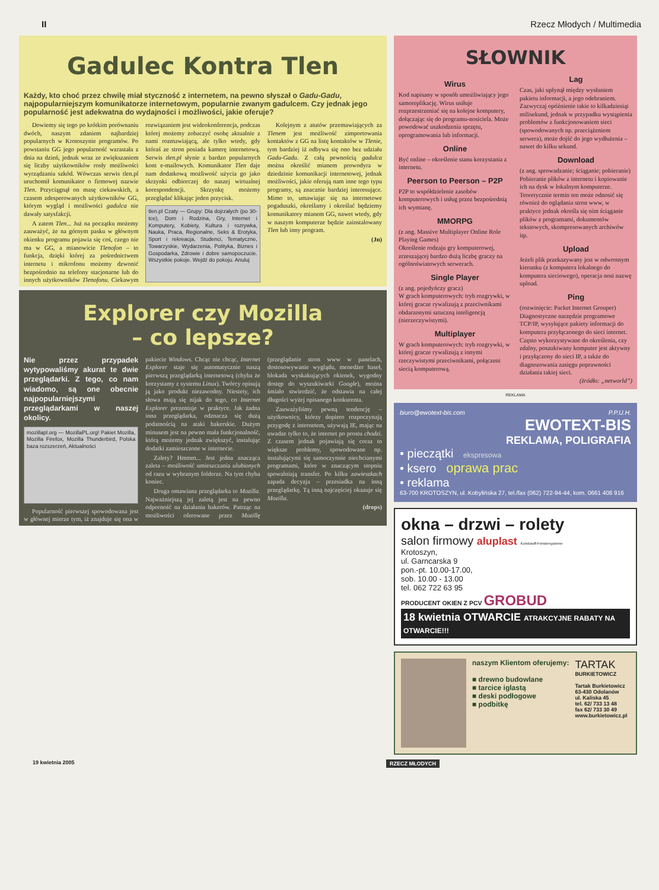II Rzecz Młodych / Multimedia
Gadulec Kontra Tlen
Każdy, kto choć przez chwilę miał styczność z internetem, na pewno słyszał o Gadu-Gadu, najpopularniejszym komunikatorze internetowym, popularnie zwanym gadulcem. Czy jednak jego popularność jest adekwatna do wydajności i możliwości, jakie oferuje?
Dowiemy się tego po krótkim porównaniu dwóch, naszym zdaniem najbardziej popularnych w Krotoszynie programów. Po powstaniu GG jego popularność wzrastała z dnia na dzień, jednak wraz ze zwiększaniem się liczby użytkowników rosły możliwości wyrządzania szkód. Wówczas serwis tlen.pl uruchomił komunikator o firmowej nazwie Tlen. Przyciągnął on masę ciekawskich, a czasem zdesperowanych użytkowników GG, którym wygląd i możliwości gadulca nie dawały satysfakcji.
A zatem Tlen... Już na początku możemy zauważyć, że na górnym pasku w głównym okienku programu pojawia się coś, czego nie ma w GG, a mianowicie Tlenofon – to funkcja, dzięki której za pośrednictwem internetu i mikrofonu możemy dzwonić bezpośrednio na telefony stacjonarne lub do innych użytkowników Tlenofonu. Ciekawym rozwiązaniem jest wideokonferencja, podczas której możemy zobaczyć osobę aktualnie z nami rozmawiającą, ale tylko wtedy, gdy któraś ze stron posiada kamerę internetową. Serwis tlen.pl słynie z bardzo popularnych kont e-mailowych. Komunikator Tlen daje nam dodatkową możliwość użycia go jako skrzynki odbiorczej do naszej wirtualnej korespondencji. Skrzynkę możemy przeglądać klikając jeden przycisk.
tlen.pl Czaty — Grupy: Dla dojrzałych (po 30-tce), Dom i Rodzina, Gry, Internet i Komputery, Kobiety, Kultura i rozrywka, Nauka, Praca, Regionalne, Seks & Erotyka, Sport i rekreacja, Studenci, Tematyczne, Towarzyskie, Wydarzenia, Polityka, Biznes i Gospodarka, Zdrowie i dobre samopoczucie. Wszystkie pokoje. Wejdź do pokoju. Anuluj
Kolejnym z atutów przemawiających za Tlenem jest możliwość zimportowania kontaktów z GG na listę kontaktów w Tlenie, tym bardziej iż odbywa się ono bez udziału Gadu-Gadu. Z całą pewnością gadulca można określić mianem prowodyra w dziedzinie komunikacji internetowej, jednak możliwości, jakie oferują nam inne tego typu programy, są znacznie bardziej interesujące. Mimo to, umawiając się na internetowe pogaduszki, określamy i określać będziemy komunikatory mianem GG, nawet wtedy, gdy w naszym komputerze będzie zainstalowany Tlen lub inny program.
(Jn)
Explorer czy Mozilla
– co lepsze?
Nie przez przypadek wytypowaliśmy akurat te dwie przeglądarki. Z tego, co nam wiadomo, są one obecnie najpopularniejszymi przeglądarkami w naszej okolicy.
mozillapl.org — MozillaPL.org! Pakiet Mozilla, Mozilla Firefox, Mozilla Thunderbird, Polska baza rozszerzeń, Aktualności
Popularność pierwszej spowodowana jest w głównej mierze tym, iż znajduje się ona w pakiecie Windows. Chcąc nie chcąc, Internet Explorer staje się automatycznie naszą pierwszą przeglądarką internetową (chyba że korzystamy z systemu Linux). Twórcy opisują ją jako produkt niezawodny. Niestety, ich słowa mają się nijak do tego, co Internet Explorer prezentuje w praktyce. Jak żadna inna przeglądarka, odznacza się dużą podatnością na ataki hakerskie. Dużym minusem jest na pewno mała funkcjonalność, którą możemy jednak zwiększyć, instalując dodatki zamieszczone w internecie.
Zalety? Hmmm... Jest jedna znacząca zaleta – możliwość umieszczania ulubionych od razu w wybranym folderze. Na tym chyba koniec.
Druga omawiana przeglądarka to Mozilla. Najważniejszą jej zaletą jest na pewno odporność na działania hakerów. Patrząc na możliwości oferowane przez Mozillę (przeglądanie stron www w panelach, dostosowywanie wyglądu, menedżer haseł, blokada wyskakujących okienek, wygodny dostęp do wyszukiwarki Google), można śmiało stwierdzić, że odstawia na całej długości wyżej opisanego konkurenta.
Zauważyliśmy pewną tendencję – użytkownicy, którzy dopiero rozpoczynają przygodę z internetem, używają IE, mając na uwadze tylko to, że internet po prostu chodzi. Z czasem jednak pojawiają się coraz to większe problemy, spowodowane np. instalującymi się samoczynnie niechcianymi programami, które w znaczącym stopniu spowalniają transfer. Po kilku zawieszkach zapada decyzja – przesiadka na inną przeglądarkę. Tą inną najczęściej okazuje się Mozilla.
(drops)
SŁOWNIK
Wirus
Kod napisany w sposób umożliwiający jego samoreplikację. Wirus usiłuje rozprzestrzeniać się na kolejne komputery, dołączając się do programu-nosiciela. Może powodować uszkodzenia sprzętu, oprogramowania lub informacji.
Online
Być online – określenie stanu korzystania z internetu.
Peerson to Peerson – P2P
P2P to współdzielenie zasobów komputerowych i usług przez bezpośrednią ich wymianę.
MMORPG
(z ang. Massive Multiplayer Online Role Playing Games)
Określenie rodzaju gry komputerowej, zrzeszającej bardzo dużą liczbę graczy na ogólnoświatowych serwerach.
Single Player
(z ang. pojedyńczy gracz)
W grach komputerowych: tryb rozgrywki, w której gracze rywalizują z przeciwnikami obdarzonymi sztuczną inteligencją (nierzeczywistymi).
Multiplayer
W grach komputerowych: tryb rozgrywki, w której gracze rywalizują z innymi rzeczywistymi przeciwnikami, połączeni siecią komputerową.
Lag
Czas, jaki upłynął między wysłaniem pakietu informacji, a jego odebraniem. Zazwyczaj opóźnienie takie to kilkadziesiąt milisekund, jednak w przypadku wystąpienia problemów z funkcjonowaniem sieci (spowodowanych np. przeciążeniem serwera), może dojść do jego wydłużenia – nawet do kilku sekund.
Download
(z ang. sprowadzanie; ściąganie; pobieranie)
Pobieranie plików z internetu i kopiowanie ich na dysk w lokalnym komputerze. Teoretycznie termin ten może odnosić się również do oglądania stron www, w praktyce jednak określa się nim ściąganie plików z programami, dokumentów tekstowych, skompresowanych archiwów itp.
Upload
Jeżeli plik przekazywany jest w odwrotnym kierunku (z komputera lokalnego do komputera sieciowego), operacja nosi nazwę upload.
Ping
(rozwinięcie: Packet Internet Grouper)
Diagnostyczne narzędzie programowe TCP/IP, wysyłające pakiety informacji do komputera przyłączonego do sieci internet. Często wykorzystywane do określenia, czy zdalny, poszukiwany komputer jest aktywny i przyłączony do sieci IP, a także do diagnozowania zasięgu poprawności działania takiej sieci.
(źródło: „networld”)
REKLAMA
biuro@ewotext-bis.com P.P.U.H.
EWOTEXT-BIS
REKLAMA, POLIGRAFIA
• pieczątki ekspresowa
• ksero oprawa prac
• reklama
63-700 KROTOSZYN, ul. Kobylińska 27, tel./fax (062) 722-94-44, kom. 0661 408 916
okna – drzwi – rolety
salon firmowy aluplast Kunststoff-Fenstersysteme
Krotoszyn,
ul. Garncarska 9
pon.-pt. 10.00-17.00,
sob. 10.00 - 13.00
tel. 062 722 63 95
PRODUCENT OKIEN Z PCV GROBUD
18 kwietnia OTWARCIE ATRAKCYJNE RABATY NA OTWARCIE!!!
naszym Klientom oferujemy:
■ drewno budowlane
■ tarcice iglastą
■ deski podłogowe
■ podbitkę
TARTAK
BURKIETOWICZ
Tartak Burkietowicz
63-430 Odolanów
ul. Kaliska 45
tel. 62/ 733 13 48
fax 62/ 733 30 49
www.burkietowicz.pl
19 kwietnia 2005 RZECZ MŁODYCH